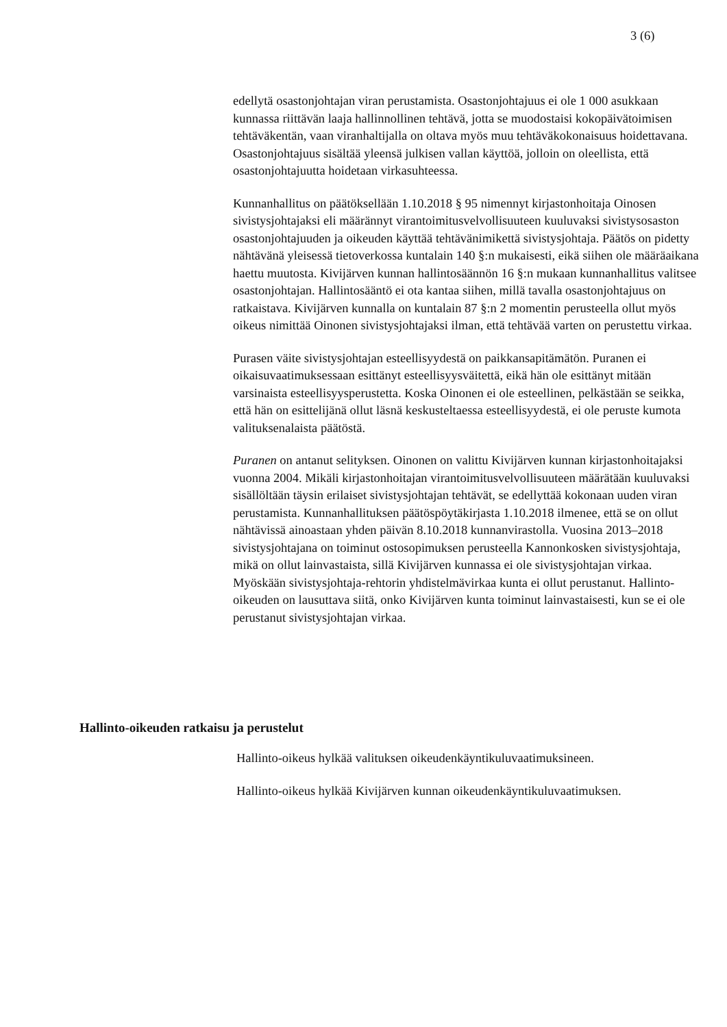3 (6)
edellytä osastonjohtajan viran perustamista. Osastonjohtajuus ei ole 1 000 asukkaan kunnassa riittävän laaja hallinnollinen tehtävä, jotta se muodostaisi kokopäivätoimisen tehtäväkentän, vaan viranhaltijalla on oltava myös muu tehtäväkokonaisuus hoidettavana. Osastonjohtajuus sisältää yleensä julkisen vallan käyttöä, jolloin on oleellista, että osastonjohtajuutta hoidetaan virkasuhteessa.
Kunnanhallitus on päätöksellään 1.10.2018 § 95 nimennyt kirjastonhoitaja Oinosen sivistysjohtajaksi eli määrännyt virantoimitusvelvollisuuteen kuuluvaksi sivistysosaston osastonjohtajuuden ja oikeuden käyttää tehtävänimikettä sivistysjohtaja. Päätös on pidetty nähtävänä yleisessä tietoverkossa kuntalain 140 §:n mukaisesti, eikä siihen ole määräaikana haettu muutosta. Kivijärven kunnan hallintosäännön 16 §:n mukaan kunnanhallitus valitsee osastonjohtajan. Hallintosääntö ei ota kantaa siihen, millä tavalla osastonjohtajuus on ratkaistava. Kivijärven kunnalla on kuntalain 87 §:n 2 momentin perusteella ollut myös oikeus nimittää Oinonen sivistysjohtajaksi ilman, että tehtävää varten on perustettu virkaa.
Purasen väite sivistysjohtajan esteellisyydestä on paikkansapitämätön. Puranen ei oikaisuvaatimuksessaan esittänyt esteellisyysväitettä, eikä hän ole esittänyt mitään varsinaista esteellisyysperustetta. Koska Oinonen ei ole esteellinen, pelkästään se seikka, että hän on esittelijänä ollut läsnä keskusteltaessa esteellisyydestä, ei ole peruste kumota valituksenalaista päätöstä.
Puranen on antanut selityksen. Oinonen on valittu Kivijärven kunnan kirjastonhoitajaksi vuonna 2004. Mikäli kirjastonhoitajan virantoimitus­velvollisuuteen määrätään kuuluvaksi sisällöltään täysin erilaiset sivistysjohtajan tehtävät, se edellyttää kokonaan uuden viran perustamista. Kunnanhallituksen päätöspöytäkirjasta 1.10.2018 ilmenee, että se on ollut nähtävissä ainoastaan yhden päivän 8.10.2018 kunnanvirastolla. Vuosina 2013–2018 sivistysjohtajana on toiminut ostosopimuksen perusteella Kannonkosken sivistysjohtaja, mikä on ollut lainvastaista, sillä Kivijärven kunnassa ei ole sivistysjohtajan virkaa. Myöskään sivistysjohtaja-rehtorin yhdistelmävirkaa kunta ei ollut perustanut. Hallinto-oikeuden on lausuttava siitä, onko Kivijärven kunta toiminut lainvastaisesti, kun se ei ole perustanut sivistysjohtajan virkaa.
Hallinto-oikeuden ratkaisu ja perustelut
Hallinto-oikeus hylkää valituksen oikeudenkäyntikuluvaatimuksineen.
Hallinto-oikeus hylkää Kivijärven kunnan oikeudenkäyntikuluvaatimuksen.